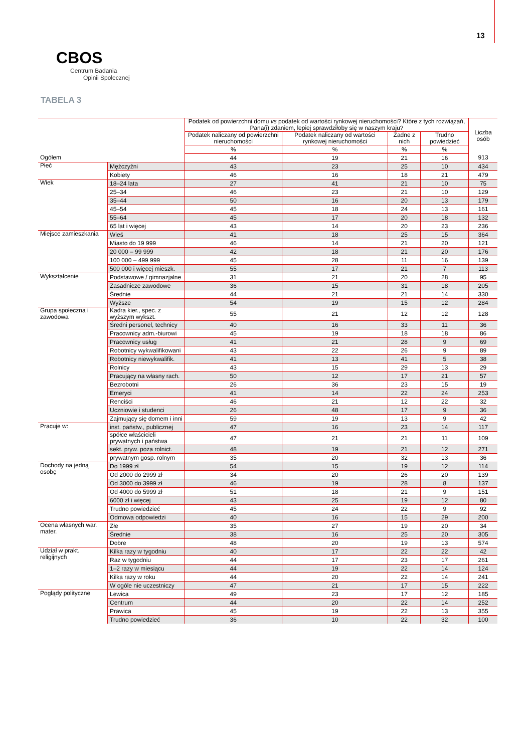13
CBOS
Centrum Badania
Opinii Społecznej
TABELA 3
| | | Podatek od powierzchni domu vs podatek od wartości rynkowej nieruchomości? Które z tych rozwiązań, Pana(i) zdaniem, lepiej sprawdziłoby się w naszym kraju? | | | | Liczba osób |
| --- | --- | --- | --- | --- | --- | --- |
| | | Podatek naliczany od powierzchni nieruchomości | Podatek naliczany od wartości rynkowej nieruchomości | Żadne z nich | Trudno powiedzieć | |
| | | % | % | % | % | |
| Ogółem | | 44 | 19 | 21 | 16 | 913 |
| Płeć | Mężczyźni | 43 | 23 | 25 | 10 | 434 |
| | Kobiety | 46 | 16 | 18 | 21 | 479 |
| Wiek | 18–24 lata | 27 | 41 | 21 | 10 | 75 |
| | 25–34 | 46 | 23 | 21 | 10 | 129 |
| | 35–44 | 50 | 16 | 20 | 13 | 179 |
| | 45–54 | 45 | 18 | 24 | 13 | 161 |
| | 55–64 | 45 | 17 | 20 | 18 | 132 |
| | 65 lat i więcej | 43 | 14 | 20 | 23 | 236 |
| Miejsce zamieszkania | Wieś | 41 | 18 | 25 | 15 | 364 |
| | Miasto do 19 999 | 46 | 14 | 21 | 20 | 121 |
| | 20 000 – 99 999 | 42 | 18 | 21 | 20 | 176 |
| | 100 000 – 499 999 | 45 | 28 | 11 | 16 | 139 |
| | 500 000 i więcej mieszk. | 55 | 17 | 21 | 7 | 113 |
| Wykształcenie | Podstawowe / gimnazjalne | 31 | 21 | 20 | 28 | 95 |
| | Zasadnicze zawodowe | 36 | 15 | 31 | 18 | 205 |
| | Średnie | 44 | 21 | 21 | 14 | 330 |
| | Wyższe | 54 | 19 | 15 | 12 | 284 |
| Grupa społeczna i zawodowa | Kadra kier., spec. z wyższym wykszt. | 55 | 21 | 12 | 12 | 128 |
| | Średni personel, technicy | 40 | 16 | 33 | 11 | 36 |
| | Pracownicy adm.-biurowi | 45 | 19 | 18 | 18 | 86 |
| | Pracownicy usług | 41 | 21 | 28 | 9 | 69 |
| | Robotnicy wykwalifikowani | 43 | 22 | 26 | 9 | 89 |
| | Robotnicy niewykwalifik. | 41 | 13 | 41 | 5 | 38 |
| | Rolnicy | 43 | 15 | 29 | 13 | 29 |
| | Pracujący na własny rach. | 50 | 12 | 17 | 21 | 57 |
| | Bezrobotni | 26 | 36 | 23 | 15 | 19 |
| | Emeryci | 41 | 14 | 22 | 24 | 253 |
| | Renciści | 46 | 21 | 12 | 22 | 32 |
| | Uczniowie i studenci | 26 | 48 | 17 | 9 | 36 |
| | Zajmujący się domem i inni | 59 | 19 | 13 | 9 | 42 |
| Pracuje w: | inst. państw., publicznej | 47 | 16 | 23 | 14 | 117 |
| | spółce właścicieli prywatnych i państwa | 47 | 21 | 21 | 11 | 109 |
| | sekt. pryw. poza rolnict. | 48 | 19 | 21 | 12 | 271 |
| | prywatnym gosp. rolnym | 35 | 20 | 32 | 13 | 36 |
| Dochody na jedną osobę | Do 1999 zł | 54 | 15 | 19 | 12 | 114 |
| | Od 2000 do 2999 zł | 34 | 20 | 26 | 20 | 139 |
| | Od 3000 do 3999 zł | 46 | 19 | 28 | 8 | 137 |
| | Od 4000 do 5999 zł | 51 | 18 | 21 | 9 | 151 |
| | 6000 zł i więcej | 43 | 25 | 19 | 12 | 80 |
| | Trudno powiedzieć | 45 | 24 | 22 | 9 | 92 |
| | Odmowa odpowiedzi | 40 | 16 | 15 | 29 | 200 |
| Ocena własnych war. mater. | Złe | 35 | 27 | 19 | 20 | 34 |
| | Średnie | 38 | 16 | 25 | 20 | 305 |
| | Dobre | 48 | 20 | 19 | 13 | 574 |
| Udział w prakt. religijnych | Kilka razy w tygodniu | 40 | 17 | 22 | 22 | 42 |
| | Raz w tygodniu | 44 | 17 | 23 | 17 | 261 |
| | 1–2 razy w miesiącu | 44 | 19 | 22 | 14 | 124 |
| | Kilka razy w roku | 44 | 20 | 22 | 14 | 241 |
| | W ogóle nie uczestniczy | 47 | 21 | 17 | 15 | 222 |
| Poglądy polityczne | Lewica | 49 | 23 | 17 | 12 | 185 |
| | Centrum | 44 | 20 | 22 | 14 | 252 |
| | Prawica | 45 | 19 | 22 | 13 | 355 |
| | Trudno powiedzieć | 36 | 10 | 22 | 32 | 100 |